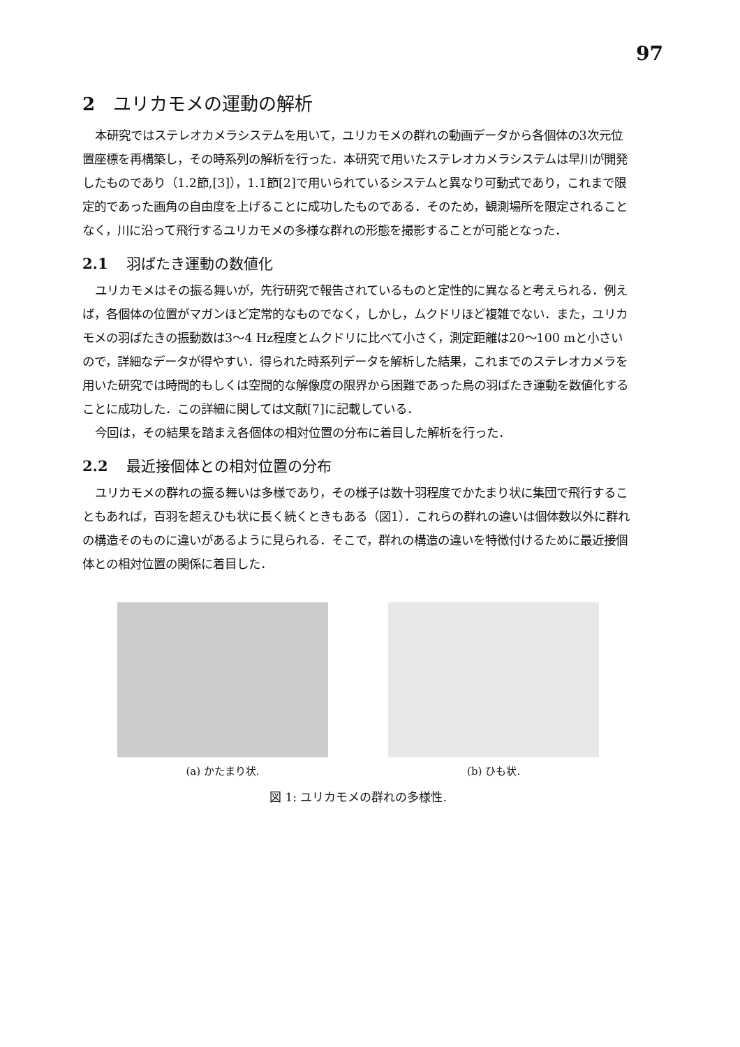97
2 ユリカモメの運動の解析
本研究ではステレオカメラシステムを用いて，ユリカモメの群れの動画データから各個体の3次元位置座標を再構築し，その時系列の解析を行った．本研究で用いたステレオカメラシステムは早川が開発したものであり（1.2節,[3]），1.1節[2]で用いられているシステムと異なり可動式であり，これまで限定的であった画角の自由度を上げることに成功したものである．そのため，観測場所を限定されることなく，川に沿って飛行するユリカモメの多様な群れの形態を撮影することが可能となった．
2.1 羽ばたき運動の数値化
ユリカモメはその振る舞いが，先行研究で報告されているものと定性的に異なると考えられる．例えば，各個体の位置がマガンほど定常的なものでなく，しかし，ムクドリほど複雑でない．また，ユリカモメの羽ばたきの振動数は3〜4 Hz程度とムクドリに比べて小さく，測定距離は20〜100 mと小さいので，詳細なデータが得やすい．得られた時系列データを解析した結果，これまでのステレオカメラを用いた研究では時間的もしくは空間的な解像度の限界から困難であった鳥の羽ばたき運動を数値化することに成功した．この詳細に関しては文献[7]に記載している．
今回は，その結果を踏まえ各個体の相対位置の分布に着目した解析を行った．
2.2 最近接個体との相対位置の分布
ユリカモメの群れの振る舞いは多様であり，その様子は数十羽程度でかたまり状に集団で飛行することもあれば，百羽を超えひも状に長く続くときもある（図1）．これらの群れの違いは個体数以外に群れの構造そのものに違いがあるように見られる．そこで，群れの構造の違いを特徴付けるために最近接個体との相対位置の関係に着目した．
(a) かたまり状. (b) ひも状.
図 1: ユリカモメの群れの多様性.